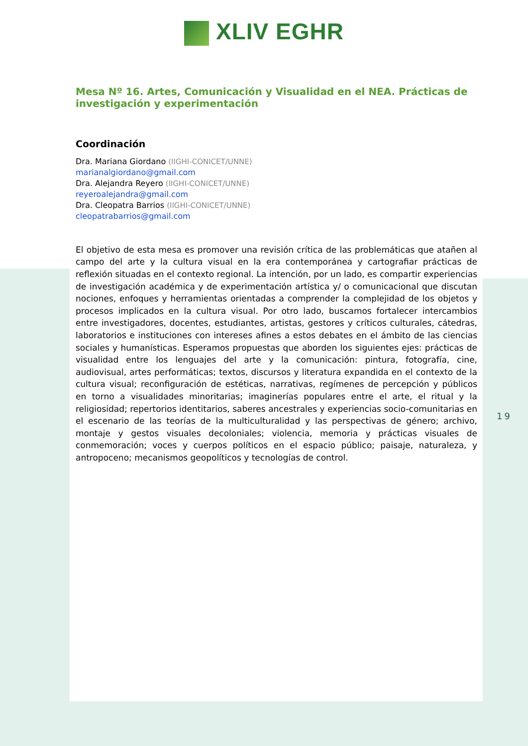XLIV EGHR
Mesa Nº 16. Artes, Comunicación y Visualidad en el NEA. Prácticas de investigación y experimentación
Coordinación
Dra. Mariana Giordano (IIGHI-CONICET/UNNE)
marianalgiordano@gmail.com
Dra. Alejandra Reyero (IIGHI-CONICET/UNNE)
reyeroalejandra@gmail.com
Dra. Cleopatra Barrios (IIGHI-CONICET/UNNE)
cleopatrabarrios@gmail.com
El objetivo de esta mesa es promover una revisión crítica de las problemáticas que atañen al campo del arte y la cultura visual en la era contemporánea y cartografiar prácticas de reflexión situadas en el contexto regional. La intención, por un lado, es compartir experiencias de investigación académica y de experimentación artística y/ o comunicacional que discutan nociones, enfoques y herramientas orientadas a comprender la complejidad de los objetos y procesos implicados en la cultura visual. Por otro lado, buscamos fortalecer intercambios entre investigadores, docentes, estudiantes, artistas, gestores y críticos culturales, cátedras, laboratorios e instituciones con intereses afines a estos debates en el ámbito de las ciencias sociales y humanísticas. Esperamos propuestas que aborden los siguientes ejes: prácticas de visualidad entre los lenguajes del arte y la comunicación: pintura, fotografía, cine, audiovisual, artes performáticas; textos, discursos y literatura expandida en el contexto de la cultura visual; reconfiguración de estéticas, narrativas, regímenes de percepción y públicos en torno a visualidades minoritarias; imaginerías populares entre el arte, el ritual y la religiosidad; repertorios identitarios, saberes ancestrales y experiencias socio-comunitarias en el escenario de las teorías de la multiculturalidad y las perspectivas de género; archivo, montaje y gestos visuales decoloniales; violencia, memoria y prácticas visuales de conmemoración; voces y cuerpos políticos en el espacio público; paisaje, naturaleza, y antropoceno; mecanismos geopolíticos y tecnologías de control.
19